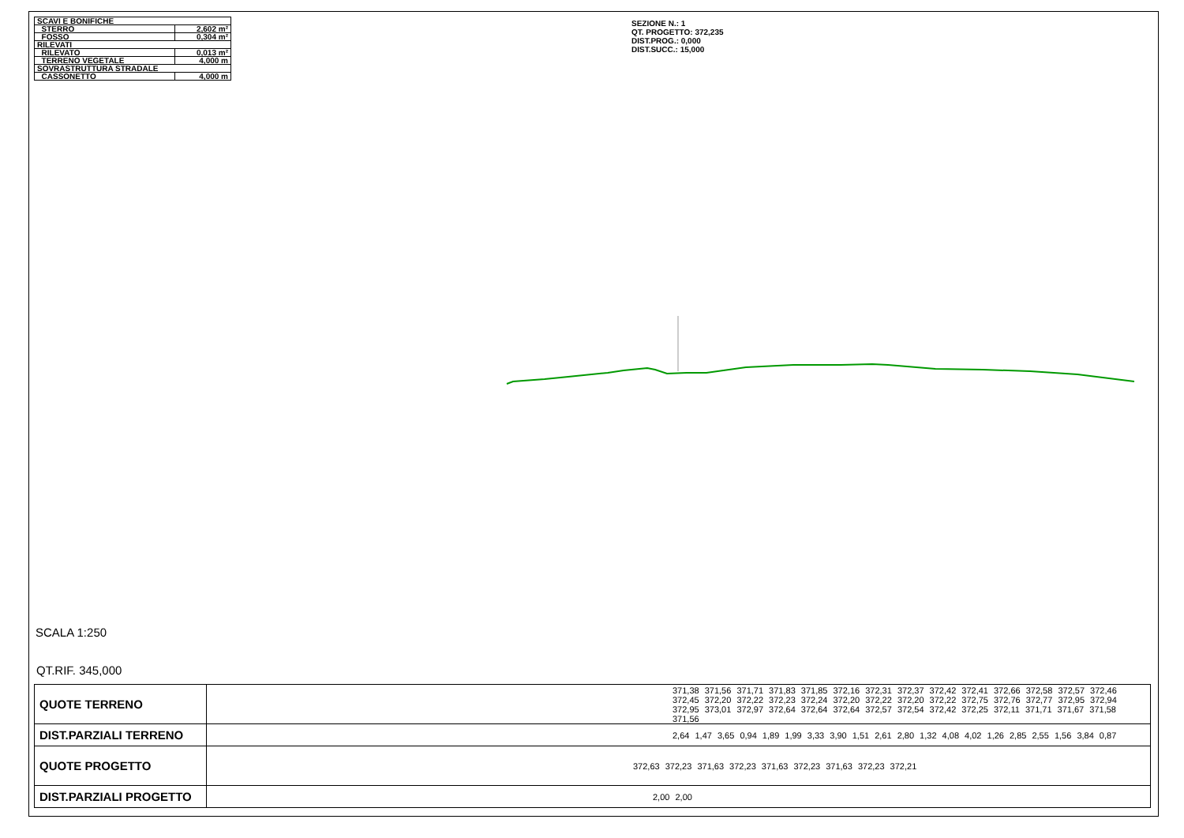| SCAVI E BONIFICHE | |
| STERRO | 2,602 m² |
| FOSSO | 0,304 m² |
| RILEVATI | |
| RILEVATO | 0,013 m² |
| TERRENO VEGETALE | 4,000 m |
| SOVRASTRUTTURA STRADALE | |
| CASSONETTO | 4,000 m |
SEZIONE N.: 1
QT. PROGETTO: 372,235
DIST.PROG.: 0,000
DIST.SUCC.: 15,000
SCALA 1:250
QT.RIF. 345,000
| QUOTE TERRENO | 371,38 371,56 371,71 371,83 371,85 372,16 372,31 372,37 372,42 372,41 372,66 372,58 372,57 372,46 372,45 372,20 372,22 372,23 372,24 372,20 372,22 372,20 372,22 372,75 372,76 372,77 372,95 372,94 372,95 373,01 372,97 372,64 372,64 372,64 372,57 372,54 372,42 372,25 372,11 371,71 371,67 371,58 371,56 |
| DIST.PARZIALI TERRENO | 2,64 1,47 3,65 0,94 1,89 1,99 3,33 3,90 1,51 2,61 2,80 1,32 4,08 4,02 1,26 2,85 2,55 1,56 3,84 0,87 |
| QUOTE PROGETTO | 372,63 372,23 371,63 372,23 371,63 372,23 371,63 372,23 372,21 |
| DIST.PARZIALI PROGETTO | 2,00 2,00 |